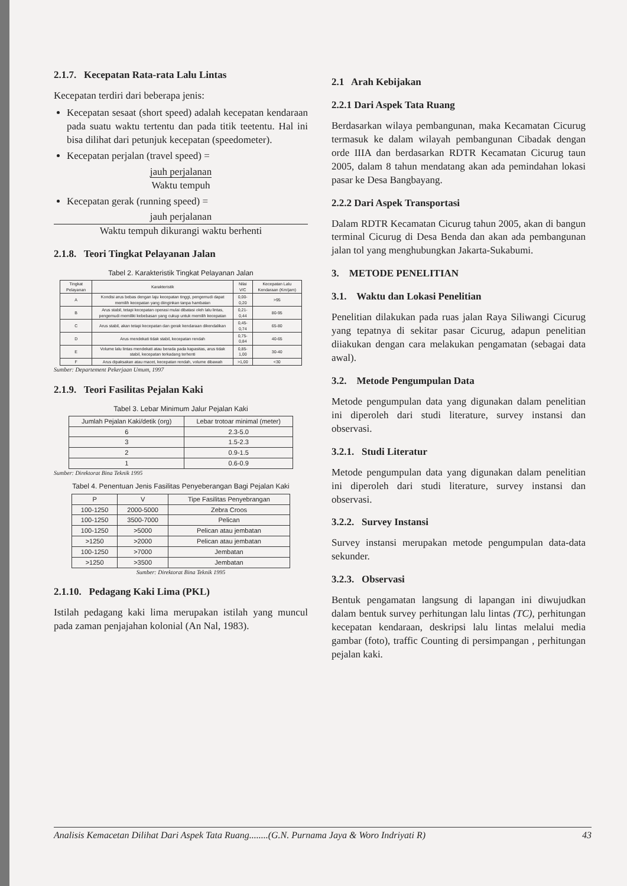2.1.7. Kecepatan Rata-rata Lalu Lintas
Kecepatan terdiri dari beberapa jenis:
Kecepatan sesaat (short speed) adalah kecepatan kendaraan pada suatu waktu tertentu dan pada titik teetentu. Hal ini bisa dilihat dari petunjuk kecepatan (speedometer).
Kecepatan perjalan (travel speed) =
jauh perjalanan
Waktu tempuh
Kecepatan gerak (running speed) =
jauh perjalanan
Waktu tempuh dikurangi waktu berhenti
2.1.8. Teori Tingkat Pelayanan Jalan
Tabel 2. Karakteristik Tingkat Pelayanan Jalan
| Tingkat Pelayanan | Karakteristik | Nilai V/C | Kecepatan Lalu Kendaraan (Km/jam) |
| --- | --- | --- | --- |
| A | Kondisi arus bebas dengan laju kecepatan tinggi, pengemudi dapat memilih kecepatan yang diinginkan tanpa hambatan | 0,00-0,20 | >95 |
| B | Arus stabil, tetapi kecepatan operasi mulai dibatasi oleh lalu lintas, pengemudi memiliki kebebasan yang cukup untuk memilih kecepatan | 0,21-0,44 | 80-95 |
| C | Arus stabil, akan tetapi kecepatan dan gerak kendaraan dikendalikan | 0,45-0,74 | 65-80 |
| D | Arus mendekati tidak stabil, kecepatan rendah | 0,75-0,84 | 40-65 |
| E | Volume lalu lintas mendekati atau berada pada kapasitas, arus tidak stabil, kecepatan terkadang terhenti | 0,85-1,00 | 30-40 |
| F | Arus dipaksakan atau macet, kecepatan rendah, volume dibawah | >1,00 | <30 |
Sumber: Departement Pekerjaan Umum, 1997
2.1.9. Teori Fasilitas Pejalan Kaki
Tabel 3. Lebar Minimum Jalur Pejalan Kaki
| Jumlah Pejalan Kaki/detik (org) | Lebar trotoar minimal (meter) |
| --- | --- |
| 6 | 2.3-5.0 |
| 3 | 1.5-2.3 |
| 2 | 0.9-1.5 |
| 1 | 0.6-0.9 |
Sumber: Direktorat Bina Teknik 1995
Tabel 4. Penentuan Jenis Fasilitas Penyeberangan Bagi Pejalan Kaki
| P | V | Tipe Fasilitas Penyebrangan |
| --- | --- | --- |
| 100-1250 | 2000-5000 | Zebra Croos |
| 100-1250 | 3500-7000 | Pelican |
| 100-1250 | >5000 | Pelican atau jembatan |
| >1250 | >2000 | Pelican atau jembatan |
| 100-1250 | >7000 | Jembatan |
| >1250 | >3500 | Jembatan |
Sumber: Direktorat Bina Teknik 1995
2.1.10. Pedagang Kaki Lima (PKL)
Istilah pedagang kaki lima merupakan istilah yang muncul pada zaman penjajahan kolonial (An Nal, 1983).
2.1 Arah Kebijakan
2.2.1 Dari Aspek Tata Ruang
Berdasarkan wilaya pembangunan, maka Kecamatan Cicurug termasuk ke dalam wilayah pembangunan Cibadak dengan orde IIIA dan berdasarkan RDTR Kecamatan Cicurug taun 2005, dalam 8 tahun mendatang akan ada pemindahan lokasi pasar ke Desa Bangbayang.
2.2.2 Dari Aspek Transportasi
Dalam RDTR Kecamatan Cicurug tahun 2005, akan di bangun terminal Cicurug di Desa Benda dan akan ada pembangunan jalan tol yang menghubungkan Jakarta-Sukabumi.
3. METODE PENELITIAN
3.1. Waktu dan Lokasi Penelitian
Penelitian dilakukan pada ruas jalan Raya Siliwangi Cicurug yang tepatnya di sekitar pasar Cicurug, adapun penelitian diiakukan dengan cara melakukan pengamatan (sebagai data awal).
3.2. Metode Pengumpulan Data
Metode pengumpulan data yang digunakan dalam penelitian ini diperoleh dari studi literature, survey instansi dan observasi.
3.2.1. Studi Literatur
Metode pengumpulan data yang digunakan dalam penelitian ini diperoleh dari studi literature, survey instansi dan observasi.
3.2.2. Survey Instansi
Survey instansi merupakan metode pengumpulan data-data sekunder.
3.2.3. Observasi
Bentuk pengamatan langsung di lapangan ini diwujudkan dalam bentuk survey perhitungan lalu lintas (TC), perhitungan kecepatan kendaraan, deskripsi lalu lintas melalui media gambar (foto), traffic Counting di persimpangan , perhitungan pejalan kaki.
Analisis Kemacetan Dilihat Dari Aspek Tata Ruang........(G.N. Purnama Jaya & Woro Indriyati R) 43